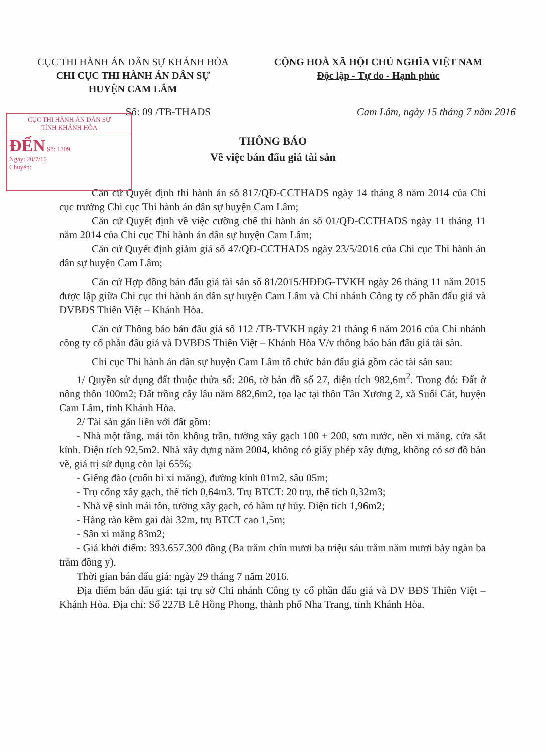CỤC THI HÀNH ÁN DÂN SỰ KHÁNH HÒA
CHI CỤC THI HÀNH ÁN DÂN SỰ
HUYỆN CAM LÂM
CỘNG HOÀ XÃ HỘI CHỦ NGHĨA VIỆT NAM
Độc lập - Tự do - Hạnh phúc
Số: 09 /TB-THADS Cam Lâm, ngày 15 tháng 7 năm 2016
CỤC THI HÀNH ÁN DÂN SỰ
TỈNH KHÁNH HÒA
ĐẾN Số: 1309
Ngày: 20/7/16
Chuyển:
THÔNG BÁO
Về việc bán đấu giá tài sản
Căn cứ Quyết định thi hành án số 817/QĐ-CCTHADS ngày 14 tháng 8 năm 2014 của Chi cục trưởng Chi cục Thi hành án dân sự huyện Cam Lâm;
Căn cứ Quyết định về việc cưỡng chế thi hành án số 01/QĐ-CCTHADS ngày 11 tháng 11 năm 2014 của Chi cục Thi hành án dân sự huyện Cam Lâm;
Căn cứ Quyết định giảm giá số 47/QĐ-CCTHADS ngày 23/5/2016 của Chi cục Thi hành án dân sự huyện Cam Lâm;
Căn cứ Hợp đồng bán đấu giá tài sản số 81/2015/HĐĐG-TVKH ngày 26 tháng 11 năm 2015 được lập giữa Chi cục thi hành án dân sự huyện Cam Lâm và Chi nhánh Công ty cổ phần đấu giá và DVBĐS Thiên Việt – Khánh Hòa.
Căn cứ Thông báo bán đấu giá số 112 /TB-TVKH ngày 21 tháng 6 năm 2016 của Chi nhánh công ty cổ phần đấu giá và DVBĐS Thiên Việt – Khánh Hòa V/v thông báo bán đấu giá tài sản.
Chi cục Thi hành án dân sự huyện Cam Lâm tổ chức bán đấu giá gồm các tài sản sau:
1/ Quyền sử dụng đất thuộc thửa số: 206, tờ bản đồ số 27, diện tích 982,6m<sup>2</sup>. Trong đó: Đất ở nông thôn 100m2; Đất trồng cây lâu năm 882,6m2, tọa lạc tại thôn Tân Xương 2, xã Suối Cát, huyện Cam Lâm, tỉnh Khánh Hòa.
2/ Tài sản gắn liền với đất gồm:
- Nhà một tầng, mái tôn không trần, tường xây gạch 100 + 200, sơn nước, nền xi măng, cửa sắt kính. Diện tích 92,5m2. Nhà xây dựng năm 2004, không có giấy phép xây dựng, không có sơ đồ bản vẽ, giá trị sử dụng còn lại 65%;
- Giếng đào (cuốn bi xi măng), đường kính 01m2, sâu 05m;
- Trụ cổng xây gạch, thể tích 0,64m3. Trụ BTCT: 20 trụ, thể tích 0,32m3;
- Nhà vệ sinh mái tôn, tường xây gạch, có hầm tự hủy. Diện tích 1,96m2;
- Hàng rào kẽm gai dài 32m, trụ BTCT cao 1,5m;
- Sân xi măng 83m2;
- Giá khởi điểm: 393.657.300 đồng (Ba trăm chín mươi ba triệu sáu trăm năm mươi bảy ngàn ba trăm đồng y).
Thời gian bán đấu giá: ngày 29 tháng 7 năm 2016.
Địa điểm bán đấu giá: tại trụ sở Chi nhánh Công ty cổ phần đấu giá và DV BĐS Thiên Việt – Khánh Hòa. Địa chỉ: Số 227B Lê Hồng Phong, thành phố Nha Trang, tỉnh Khánh Hòa.